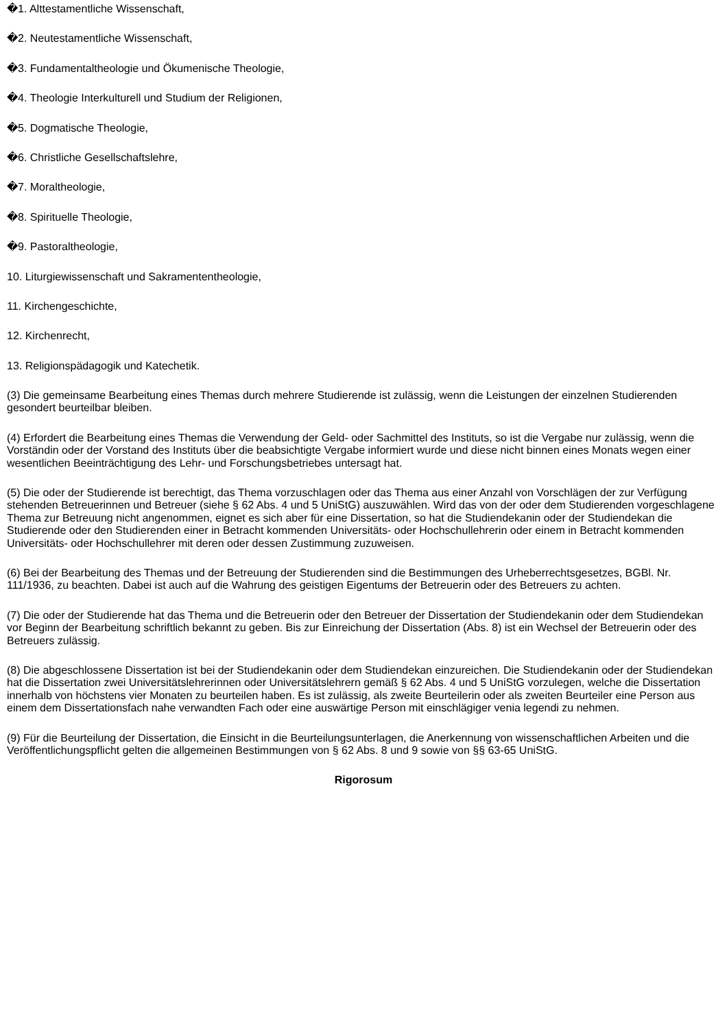�1. Alttestamentliche Wissenschaft,
�2. Neutestamentliche Wissenschaft,
�3. Fundamentaltheologie und Ökumenische Theologie,
�4. Theologie Interkulturell und Studium der Religionen,
�5. Dogmatische Theologie,
�6. Christliche Gesellschaftslehre,
�7. Moraltheologie,
�8. Spirituelle Theologie,
�9. Pastoraltheologie,
10. Liturgiewissenschaft und Sakramententheologie,
11. Kirchengeschichte,
12. Kirchenrecht,
13. Religionspädagogik und Katechetik.
(3) Die gemeinsame Bearbeitung eines Themas durch mehrere Studierende ist zulässig, wenn die Leistungen der einzelnen Studierenden gesondert beurteilbar bleiben.
(4) Erfordert die Bearbeitung eines Themas die Verwendung der Geld- oder Sachmittel des Instituts, so ist die Vergabe nur zulässig, wenn die Vorständin oder der Vorstand des Instituts über die beabsichtigte Vergabe informiert wurde und diese nicht binnen eines Monats wegen einer wesentlichen Beeinträchtigung des Lehr- und Forschungsbetriebes untersagt hat.
(5) Die oder der Studierende ist berechtigt, das Thema vorzuschlagen oder das Thema aus einer Anzahl von Vorschlägen der zur Verfügung stehenden Betreuerinnen und Betreuer (siehe § 62 Abs. 4 und 5 UniStG) auszuwählen. Wird das von der oder dem Studierenden vorgeschlagene Thema zur Betreuung nicht angenommen, eignet es sich aber für eine Dissertation, so hat die Studiendekanin oder der Studiendekan die Studierende oder den Studierenden einer in Betracht kommenden Universitäts- oder Hochschullehrerin oder einem in Betracht kommenden Universitäts- oder Hochschullehrer mit deren oder dessen Zustimmung zuzuweisen.
(6) Bei der Bearbeitung des Themas und der Betreuung der Studierenden sind die Bestimmungen des Urheberrechtsgesetzes, BGBl. Nr. 111/1936, zu beachten. Dabei ist auch auf die Wahrung des geistigen Eigentums der Betreuerin oder des Betreuers zu achten.
(7) Die oder der Studierende hat das Thema und die Betreuerin oder den Betreuer der Dissertation der Studiendekanin oder dem Studiendekan vor Beginn der Bearbeitung schriftlich bekannt zu geben. Bis zur Einreichung der Dissertation (Abs. 8) ist ein Wechsel der Betreuerin oder des Betreuers zulässig.
(8) Die abgeschlossene Dissertation ist bei der Studiendekanin oder dem Studiendekan einzureichen. Die Studiendekanin oder der Studiendekan hat die Dissertation zwei Universitätslehrerinnen oder Universitätslehrern gemäß § 62 Abs. 4 und 5 UniStG vorzulegen, welche die Dissertation innerhalb von höchstens vier Monaten zu beurteilen haben. Es ist zulässig, als zweite Beurteilerin oder als zweiten Beurteiler eine Person aus einem dem Dissertationsfach nahe verwandten Fach oder eine auswärtige Person mit einschlägiger venia legendi zu nehmen.
(9) Für die Beurteilung der Dissertation, die Einsicht in die Beurteilungsunterlagen, die Anerkennung von wissenschaftlichen Arbeiten und die Veröffentlichungspflicht gelten die allgemeinen Bestimmungen von § 62 Abs. 8 und 9 sowie von §§ 63-65 UniStG.
Rigorosum